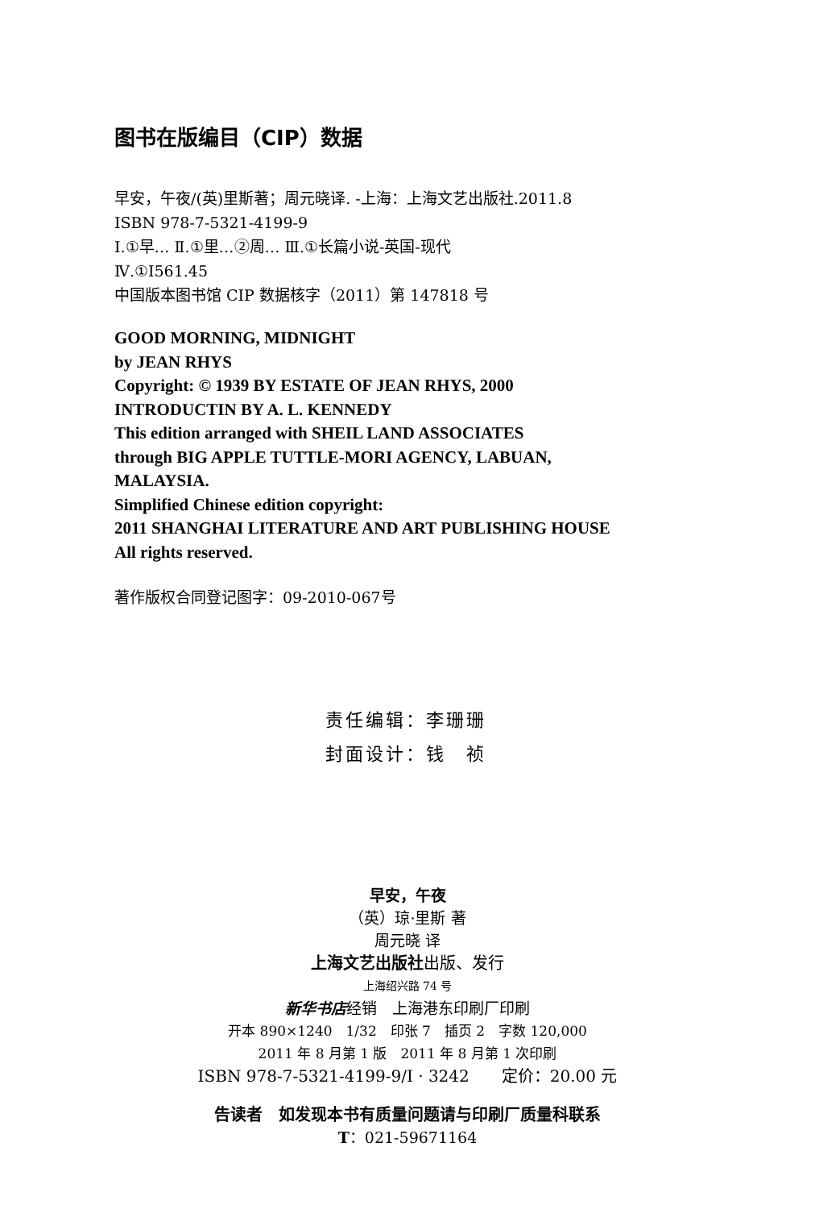图书在版编目（CIP）数据
早安，午夜/(英)里斯著；周元晓译. -上海：上海文艺出版社.2011.8
ISBN 978-7-5321-4199-9
Ⅰ.①早… Ⅱ.①里…②周… Ⅲ.①长篇小说-英国-现代
Ⅳ.①I561.45
中国版本图书馆 CIP 数据核字（2011）第 147818 号
GOOD MORNING, MIDNIGHT
by JEAN RHYS
Copyright: © 1939 BY ESTATE OF JEAN RHYS, 2000
INTRODUCTIN BY A. L. KENNEDY
This edition arranged with SHEIL LAND ASSOCIATES
through BIG APPLE TUTTLE-MORI AGENCY, LABUAN,
MALAYSIA.
Simplified Chinese edition copyright:
2011 SHANGHAI LITERATURE AND ART PUBLISHING HOUSE
All rights reserved.
著作版权合同登记图字：09-2010-067号
责任编辑：李珊珊
封面设计：钱　祯
早安，午夜
（英）琼·里斯 著
周元晓 译
上海文艺出版社出版、发行
上海绍兴路 74 号
新华书店经销　上海港东印刷厂印刷
开本 890×1240　1/32　印张 7　插页 2　字数 120,000
2011 年 8 月第 1 版　2011 年 8 月第 1 次印刷
ISBN 978-7-5321-4199-9/I · 3242　　定价：20.00 元
告读者　如发现本书有质量问题请与印刷厂质量科联系
T：021-59671164